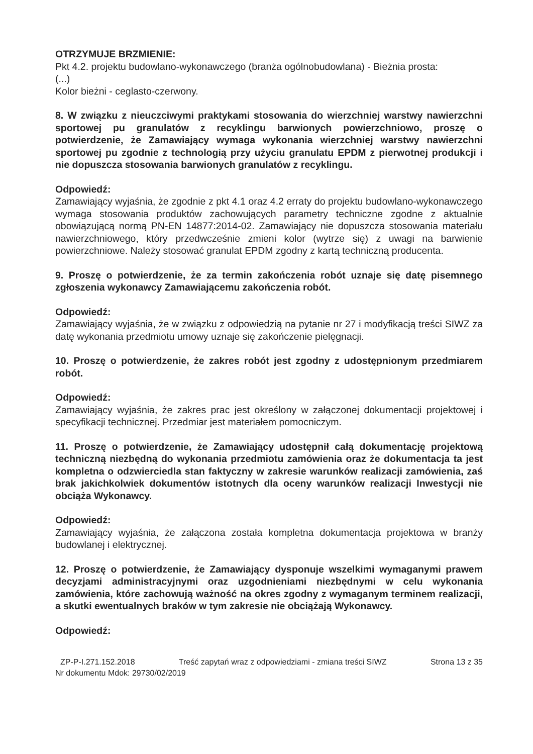OTRZYMUJE BRZMIENIE:
Pkt 4.2. projektu budowlano-wykonawczego (branża ogólnobudowlana) - Bieżnia prosta:
(...)
Kolor bieżni - ceglasto-czerwony.
8. W związku z nieuczciwymi praktykami stosowania do wierzchniej warstwy nawierzchni sportowej pu granulatów z recyklingu barwionych powierzchniowo, proszę o potwierdzenie, że Zamawiający wymaga wykonania wierzchniej warstwy nawierzchni sportowej pu zgodnie z technologią przy użyciu granulatu EPDM z pierwotnej produkcji i nie dopuszcza stosowania barwionych granulatów z recyklingu.
Odpowiedź:
Zamawiający wyjaśnia, że zgodnie z pkt 4.1 oraz 4.2 erraty do projektu budowlano-wykonawczego wymaga stosowania produktów zachowujących parametry techniczne zgodne z aktualnie obowiązującą normą PN-EN 14877:2014-02. Zamawiający nie dopuszcza stosowania materiału nawierzchniowego, który przedwcześnie zmieni kolor (wytrze się) z uwagi na barwienie powierzchniowe. Należy stosować granulat EPDM zgodny z kartą techniczną producenta.
9. Proszę o potwierdzenie, że za termin zakończenia robót uznaje się datę pisemnego zgłoszenia wykonawcy Zamawiającemu zakończenia robót.
Odpowiedź:
Zamawiający wyjaśnia, że w związku z odpowiedzią na pytanie nr 27 i modyfikacją treści SIWZ za datę wykonania przedmiotu umowy uznaje się zakończenie pielęgnacji.
10. Proszę o potwierdzenie, że zakres robót jest zgodny z udostępnionym przedmiarem robót.
Odpowiedź:
Zamawiający wyjaśnia, że zakres prac jest określony w załączonej dokumentacji projektowej i specyfikacji technicznej. Przedmiar jest materiałem pomocniczym.
11. Proszę o potwierdzenie, że Zamawiający udostępnił całą dokumentację projektową techniczną niezbędną do wykonania przedmiotu zamówienia oraz że dokumentacja ta jest kompletna o odzwierciedla stan faktyczny w zakresie warunków realizacji zamówienia, zaś brak jakichkolwiek dokumentów istotnych dla oceny warunków realizacji Inwestycji nie obciąża Wykonawcy.
Odpowiedź:
Zamawiający wyjaśnia, że załączona została kompletna dokumentacja projektowa w branży budowlanej i elektrycznej.
12. Proszę o potwierdzenie, że Zamawiający dysponuje wszelkimi wymaganymi prawem decyzjami administracyjnymi oraz uzgodnieniami niezbędnymi w celu wykonania zamówienia, które zachowują ważność na okres zgodny z wymaganym terminem realizacji, a skutki ewentualnych braków w tym zakresie nie obciążają Wykonawcy.
Odpowiedź:
ZP-P-I.271.152.2018 Treść zapytań wraz z odpowiedziami - zmiana treści SIWZ Strona 13 z 35
Nr dokumentu Mdok: 29730/02/2019